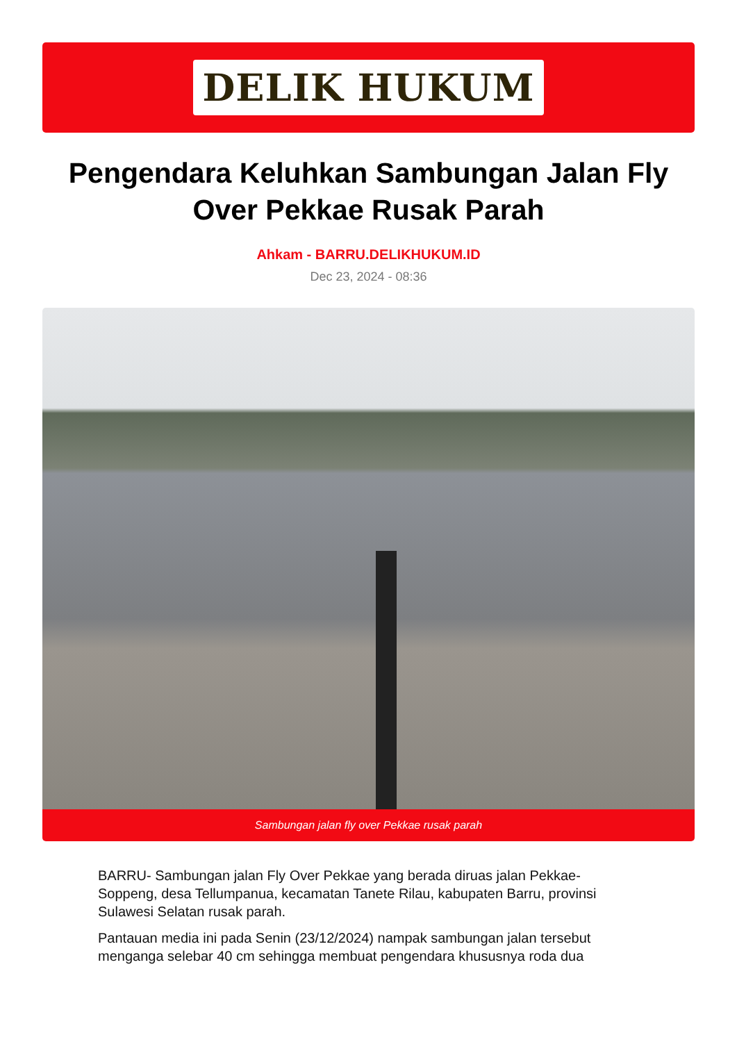DELIK HUKUM
Pengendara Keluhkan Sambungan Jalan Fly Over Pekkae Rusak Parah
Ahkam - BARRU.DELIKHUKUM.ID
Dec 23, 2024 - 08:36
Sambungan jalan fly over Pekkae rusak parah
BARRU- Sambungan jalan Fly Over Pekkae yang berada diruas jalan Pekkae-Soppeng, desa Tellumpanua, kecamatan Tanete Rilau, kabupaten Barru, provinsi Sulawesi Selatan rusak parah.
Pantauan media ini pada Senin (23/12/2024) nampak sambungan jalan tersebut menganga selebar 40 cm sehingga membuat pengendara khususnya roda dua